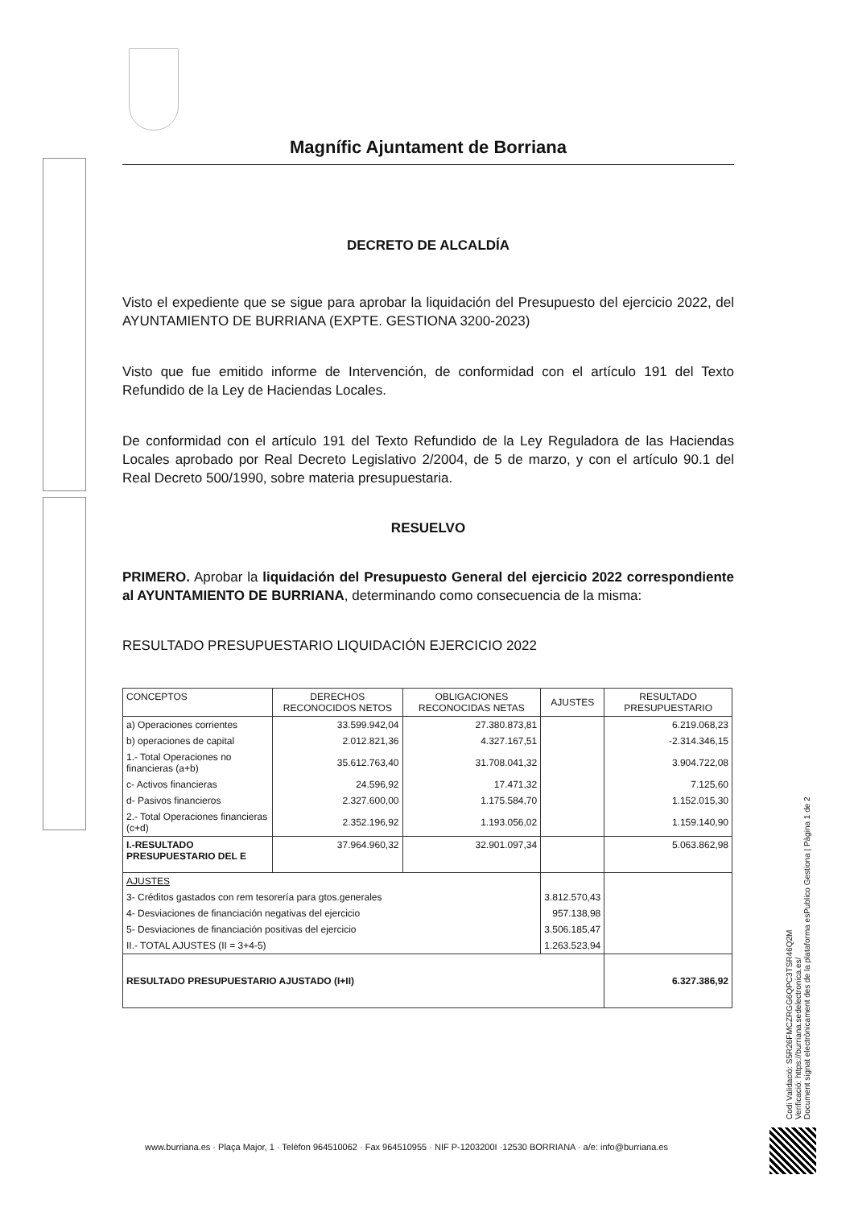Magnífic Ajuntament de Borriana
DECRETO DE ALCALDÍA
Visto el expediente que se sigue para aprobar la liquidación del Presupuesto del ejercicio 2022, del AYUNTAMIENTO DE BURRIANA (EXPTE. GESTIONA 3200-2023)
Visto que fue emitido informe de Intervención, de conformidad con el artículo 191 del Texto Refundido de la Ley de Haciendas Locales.
De conformidad con el artículo 191 del Texto Refundido de la Ley Reguladora de las Haciendas Locales aprobado por Real Decreto Legislativo 2/2004, de 5 de marzo, y con el artículo 90.1 del Real Decreto 500/1990, sobre materia presupuestaria.
RESUELVO
PRIMERO. Aprobar la liquidación del Presupuesto General del ejercicio 2022 correspondiente al AYUNTAMIENTO DE BURRIANA, determinando como consecuencia de la misma:
RESULTADO PRESUPUESTARIO LIQUIDACIÓN EJERCICIO 2022
| CONCEPTOS | DERECHOS RECONOCIDOS NETOS | OBLIGACIONES RECONOCIDAS NETAS | AJUSTES | RESULTADO PRESUPUESTARIO |
| --- | --- | --- | --- | --- |
| a) Operaciones corrientes | 33.599.942,04 | 27.380.873,81 | | 6.219.068,23 |
| b) operaciones de capital | 2.012.821,36 | 4.327.167,51 | | -2.314.346,15 |
| 1.- Total Operaciones no financieras (a+b) | 35.612.763,40 | 31.708.041,32 | | 3.904.722,08 |
| c- Activos financieras | 24.596,92 | 17.471,32 | | 7.125,60 |
| d- Pasivos financieros | 2.327.600,00 | 1.175.584,70 | | 1.152.015,30 |
| 2.- Total Operaciones financieras (c+d) | 2.352.196,92 | 1.193.056,02 | | 1.159.140,90 |
| I.-RESULTADO PRESUPUESTARIO DEL E | 37.964.960,32 | 32.901.097,34 | | 5.063.862,98 |
| AJUSTES | | | | |
| 3- Créditos gastados con rem tesorería para gtos.generales | | | 3.812.570,43 | |
| 4- Desviaciones de financiación negativas del ejercicio | | | 957.138,98 | |
| 5- Desviaciones de financiación positivas del ejercicio | | | 3.506.185,47 | |
| II.- TOTAL AJUSTES (II = 3+4-5) | | | 1.263.523,94 | |
| RESULTADO PRESUPUESTARIO AJUSTADO (I+II) | | | | 6.327.386,92 |
Codi Validació: S5R26FMCZRGG6QPC3TSR46Q2M
Verificació: https://burriana.sedelectronica.es/
Document signat electrònicament des de la plataforma esPublico Gestiona | Pàgina 1 de 2
www.burriana.es · Plaça Major, 1 · Telèfon 964510062 · Fax 964510955 · NIF P-1203200I ·12530 BORRIANA · a/e: info@burriana.es